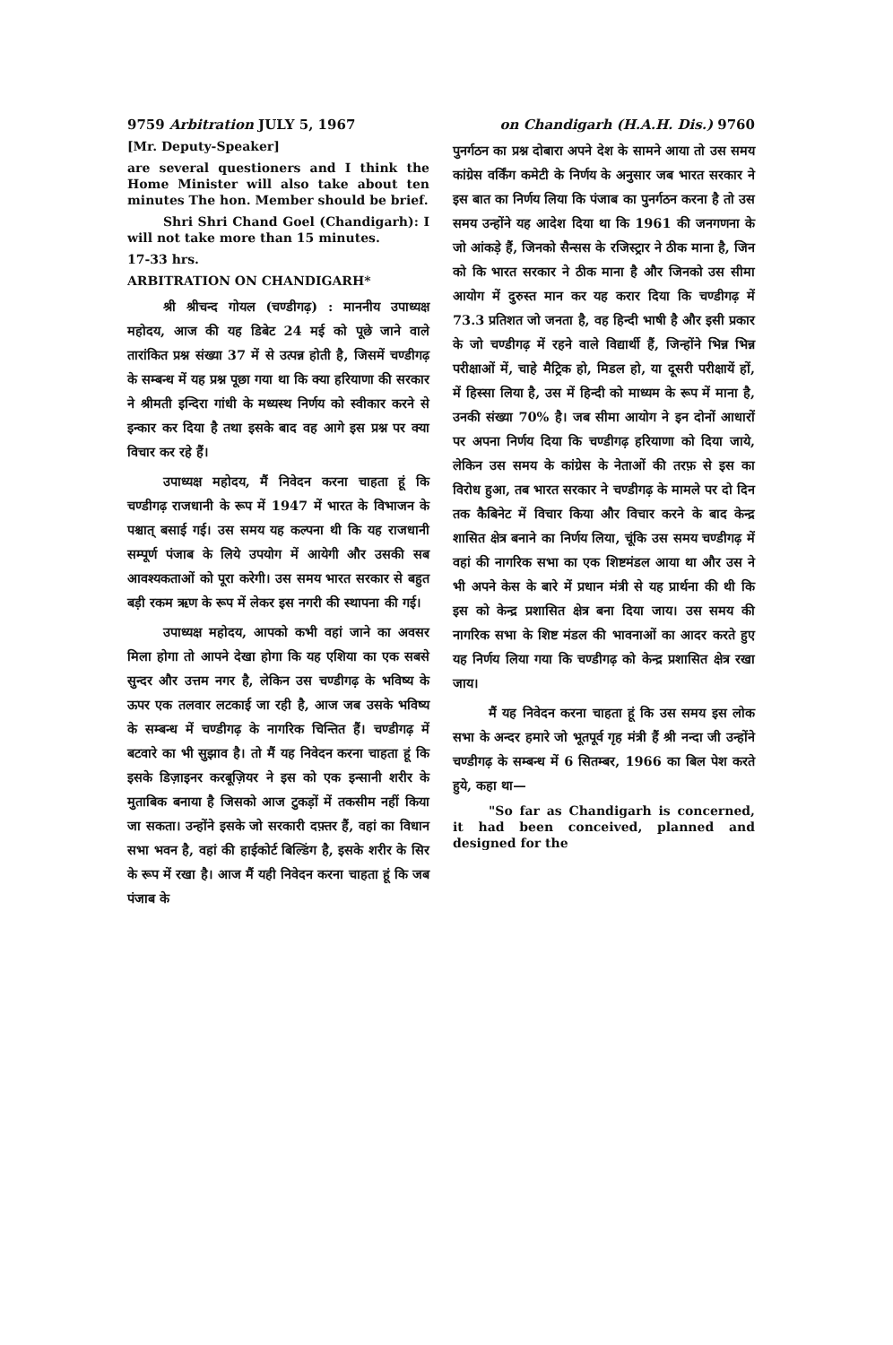9759 Arbitration JULY 5, 1967 on Chandigarh (H.A.H. Dis.) 9760
[Mr. Deputy-Speaker]
are several questioners and I think the Home Minister will also take about ten minutes The hon. Member should be brief.
Shri Shri Chand Goel (Chandigarh): I will not take more than 15 minutes.
17-33 hrs.
ARBITRATION ON CHANDIGARH*
श्री श्रीचन्द गोयल (चण्डीगढ़) : माननीय उपाध्यक्ष महोदय, आज की यह डिबेट 24 मई को पूछे जाने वाले तारांकित प्रश्न संख्या 37 में से उत्पन्न होती है, जिसमें चण्डीगढ़ के सम्बन्ध में यह प्रश्न पूछा गया था कि क्या हरियाणा की सरकार ने श्रीमती इन्दिरा गांधी के मध्यस्थ निर्णय को स्वीकार करने से इन्कार कर दिया है तथा इसके बाद वह आगे इस प्रश्न पर क्या विचार कर रहे हैं।
उपाध्यक्ष महोदय, मैं निवेदन करना चाहता हूं कि चण्डीगढ़ राजधानी के रूप में 1947 में भारत के विभाजन के पश्चात् बसाई गई। उस समय यह कल्पना थी कि यह राजधानी सम्पूर्ण पंजाब के लिये उपयोग में आयेगी और उसकी सब आवश्यकताओं को पूरा करेगी। उस समय भारत सरकार से बहुत बड़ी रकम ऋण के रूप में लेकर इस नगरी की स्थापना की गई।
उपाध्यक्ष महोदय, आपको कभी वहां जाने का अवसर मिला होगा तो आपने देखा होगा कि यह एशिया का एक सबसे सुन्दर और उत्तम नगर है, लेकिन उस चण्डीगढ़ के भविष्य के ऊपर एक तलवार लटकाई जा रही है, आज जब उसके भविष्य के सम्बन्ध में चण्डीगढ़ के नागरिक चिन्तित हैं। चण्डीगढ़ में बटवारे का भी सुझाव है। तो मैं यह निवेदन करना चाहता हूं कि इसके डिज़ाइनर करबूज़ियर ने इस को एक इन्सानी शरीर के मुताबिक बनाया है जिसको आज टुकड़ों में तकसीम नहीं किया जा सकता। उन्होंने इसके जो सरकारी दफ़्तर हैं, वहां का विधान सभा भवन है, वहां की हाईकोर्ट बिल्डिंग है, इसके शरीर के सिर के रूप में रखा है। आज मैं यही निवेदन करना चाहता हूं कि जब पंजाब के
पुनर्गठन का प्रश्न दोबारा अपने देश के सामने आया तो उस समय कांग्रेस वर्किंग कमेटी के निर्णय के अनुसार जब भारत सरकार ने इस बात का निर्णय लिया कि पंजाब का पुनर्गठन करना है तो उस समय उन्होंने यह आदेश दिया था कि 1961 की जनगणना के जो आंकड़े हैं, जिनको सैन्सस के रजिस्ट्रार ने ठीक माना है, जिन को कि भारत सरकार ने ठीक माना है और जिनको उस सीमा आयोग में दुरुस्त मान कर यह करार दिया कि चण्डीगढ़ में 73.3 प्रतिशत जो जनता है, वह हिन्दी भाषी है और इसी प्रकार के जो चण्डीगढ़ में रहने वाले विद्यार्थी हैं, जिन्होंने भिन्न भिन्न परीक्षाओं में, चाहे मैट्रिक हो, मिडल हो, या दूसरी परीक्षायें हों, में हिस्सा लिया है, उस में हिन्दी को माध्यम के रूप में माना है, उनकी संख्या 70% है। जब सीमा आयोग ने इन दोनों आधारों पर अपना निर्णय दिया कि चण्डीगढ़ हरियाणा को दिया जाये, लेकिन उस समय के कांग्रेस के नेताओं की तरफ़ से इस का विरोध हुआ, तब भारत सरकार ने चण्डीगढ़ के मामले पर दो दिन तक कैबिनेट में विचार किया और विचार करने के बाद केन्द्र शासित क्षेत्र बनाने का निर्णय लिया, चूंकि उस समय चण्डीगढ़ में वहां की नागरिक सभा का एक शिष्टमंडल आया था और उस ने भी अपने केस के बारे में प्रधान मंत्री से यह प्रार्थना की थी कि इस को केन्द्र प्रशासित क्षेत्र बना दिया जाय। उस समय की नागरिक सभा के शिष्ट मंडल की भावनाओं का आदर करते हुए यह निर्णय लिया गया कि चण्डीगढ़ को केन्द्र प्रशासित क्षेत्र रखा जाय।
मैं यह निवेदन करना चाहता हूं कि उस समय इस लोक सभा के अन्दर हमारे जो भूतपूर्व गृह मंत्री हैं श्री नन्दा जी उन्होंने चण्डीगढ़ के सम्बन्ध में 6 सितम्बर, 1966 का बिल पेश करते हुये, कहा था—
"So far as Chandigarh is concerned, it had been conceived, planned and designed for the